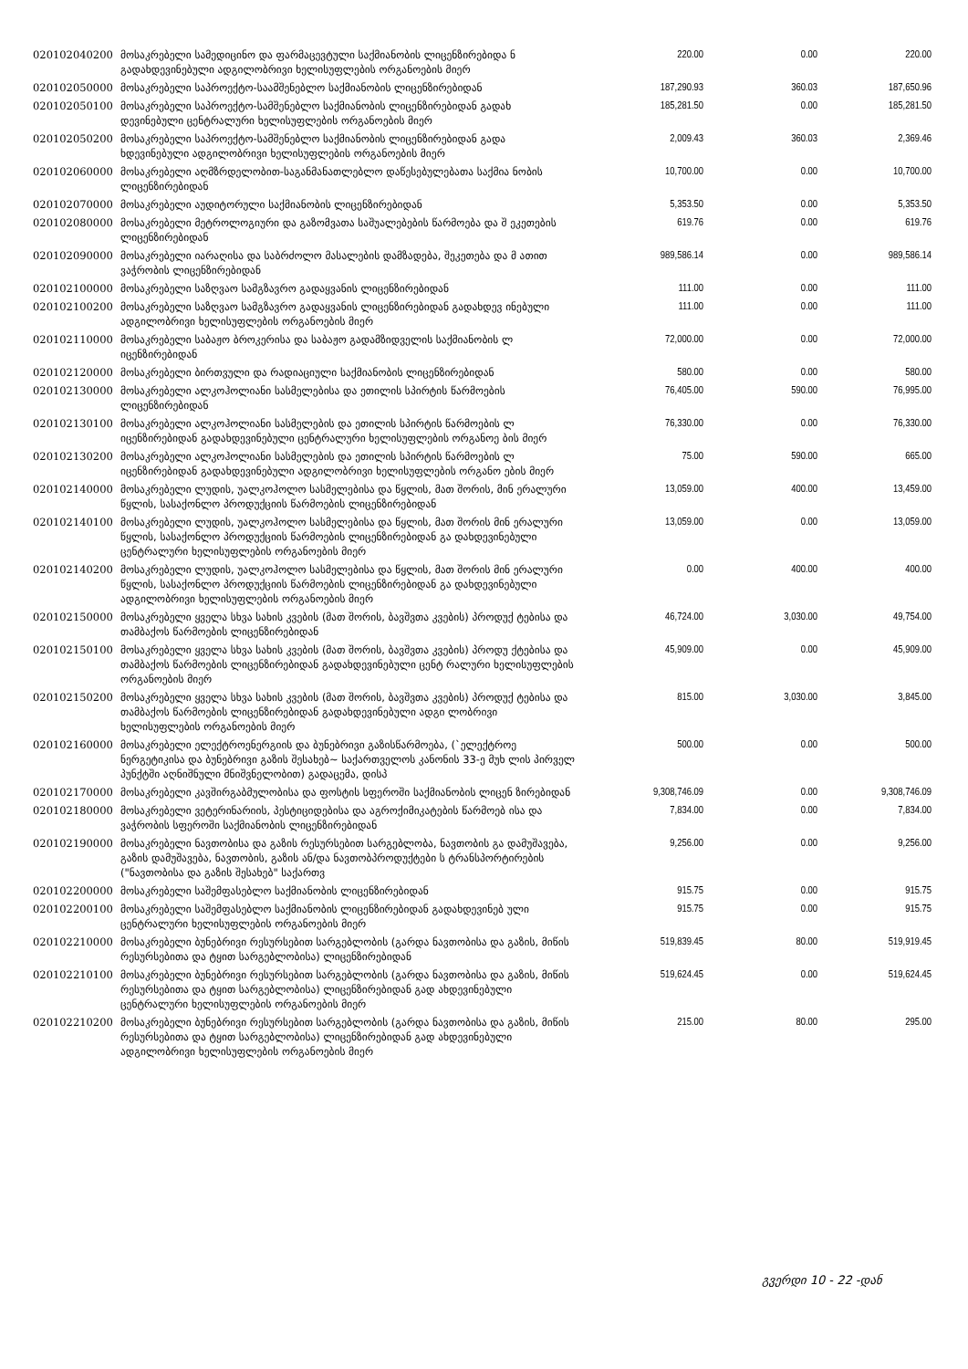| 020102040200 | მოსაკრებელი სამედიცინო და ფარმაცევტული საქმიანობის ლიცენზირებიდა ნ გადახდევინებული ადგილობრივი ხელისუფლების ორგანოების მიერ | 220.00 | 0.00 | 220.00 |
| 020102050000 | მოსაკრებელი საპროექტო-საამშენებლო საქმიანობის ლიცენზირებიდან | 187,290.93 | 360.03 | 187,650.96 |
| 020102050100 | მოსაკრებელი საპროექტო-სამშენებლო საქმიანობის ლიცენზირებიდან გადახ დევინებული ცენტრალური ხელისუფლების ორგანოების მიერ | 185,281.50 | 0.00 | 185,281.50 |
| 020102050200 | მოსაკრებელი საპროექტო-სამშენებლო საქმიანობის ლიცენზირებიდან გადა ხდევინებული ადგილობრივი ხელისუფლების ორგანოების მიერ | 2,009.43 | 360.03 | 2,369.46 |
| 020102060000 | მოსაკრებელი აღმზრდელობით-საგანმანათლებლო დაწესებულებათა საქმია ნობის ლიცენზირებიდან | 10,700.00 | 0.00 | 10,700.00 |
| 020102070000 | მოსაკრებელი აუდიტორული საქმიანობის ლიცენზირებიდან | 5,353.50 | 0.00 | 5,353.50 |
| 020102080000 | მოსაკრებელი მეტროლოგიური და გაზომვათა საშუალებების წარმოება და შ ეკეთების ლიცენზირებიდან | 619.76 | 0.00 | 619.76 |
| 020102090000 | მოსაკრებელი იარაღისა და საბრძოლო მასალების დამზადება, შეკეთება და მ ათით ვაჭრობის ლიცენზირებიდან | 989,586.14 | 0.00 | 989,586.14 |
| 020102100000 | მოსაკრებელი საზღვაო სამგზავრო გადაყვანის ლიცენზირებიდან | 111.00 | 0.00 | 111.00 |
| 020102100200 | მოსაკრებელი საზღვაო სამგზავრო გადაყვანის ლიცენზირებიდან გადახდევ ინებული ადგილობრივი ხელისუფლების ორგანოების მიერ | 111.00 | 0.00 | 111.00 |
| 020102110000 | მოსაკრებელი საბაჟო ბროკერისა და საბაჟო გადამზიდველის საქმიანობის ლ იცენზირებიდან | 72,000.00 | 0.00 | 72,000.00 |
| 020102120000 | მოსაკრებელი ბირთვული და რადიაციული საქმიანობის ლიცენზირებიდან | 580.00 | 0.00 | 580.00 |
| 020102130000 | მოსაკრებელი ალკოჰოლიანი სასმელებისა და ეთილის სპირტის წარმოების ლიცენზირებიდან | 76,405.00 | 590.00 | 76,995.00 |
| 020102130100 | მოსაკრებელი ალკოჰოლიანი სასმელების და ეთილის სპირტის წარმოების ლ იცენზირებიდან გადახდევინებული ცენტრალური ხელისუფლების ორგანოე ბის მიერ | 76,330.00 | 0.00 | 76,330.00 |
| 020102130200 | მოსაკრებელი ალკოჰოლიანი სასმელების და ეთილის სპირტის წარმოების ლ იცენზირებიდან გადახდევინებული ადგილობრივი ხელისუფლების ორგანო ების მიერ | 75.00 | 590.00 | 665.00 |
| 020102140000 | მოსაკრებელი ლუდის, უალკოჰოლო სასმელებისა და წყლის, მათ შორის, მინ ერალური წყლის, სასაქონლო პროდუქციის წარმოების ლიცენზირებიდან | 13,059.00 | 400.00 | 13,459.00 |
| 020102140100 | მოსაკრებელი ლუდის, უალკოჰოლო სასმელებისა და წყლის, მათ შორის მინ ერალური წყლის, სასაქონლო პროდუქციის წარმოების ლიცენზირებიდან გა დახდევინებული ცენტრალური ხელისუფლების ორგანოების მიერ | 13,059.00 | 0.00 | 13,059.00 |
| 020102140200 | მოსაკრებელი ლუდის, უალკოჰოლო სასმელებისა და წყლის, მათ შორის მინ ერალური წყლის, სასაქონლო პროდუქციის წარმოების ლიცენზირებიდან გა დახდევინებული ადგილობრივი ხელისუფლების ორგანოების მიერ | 0.00 | 400.00 | 400.00 |
| 020102150000 | მოსაკრებელი ყველა სხვა სახის კვების (მათ შორის, ბავშვთა კვების) პროდუქ ტებისა და თამბაქოს წარმოების ლიცენზირებიდან | 46,724.00 | 3,030.00 | 49,754.00 |
| 020102150100 | მოსაკრებელი ყველა სხვა სახის კვების (მათ შორის, ბავშვთა კვების) პროდუ ქტებისა და თამბაქოს წარმოების ლიცენზირებიდან გადახდევინებული ცენტ რალური ხელისუფლების ორგანოების მიერ | 45,909.00 | 0.00 | 45,909.00 |
| 020102150200 | მოსაკრებელი ყველა სხვა სახის კვების (მათ შორის, ბავშვთა კვების) პროდუქ ტებისა და თამბაქოს წარმოების ლიცენზირებიდან გადახდევინებული ადგი ლობრივი ხელისუფლების ორგანოების მიერ | 815.00 | 3,030.00 | 3,845.00 |
| 020102160000 | მოსაკრებელი ელექტროენერგიის და ბუნებრივი გაზისწარმოება, (`ელექტროე ნერგეტიკისა და ბუნებრივი გაზის შესახებ~ საქართველოს კანონის 33-ე მუხ ლის პირველ პუნქტში აღნიშნული მნიშვნელობით) გადაცემა, დისპ | 500.00 | 0.00 | 500.00 |
| 020102170000 | მოსაკრებელი კავშირგაბმულობისა და ფოსტის სფეროში საქმიანობის ლიცენ ზირებიდან | 9,308,746.09 | 0.00 | 9,308,746.09 |
| 020102180000 | მოსაკრებელი ვეტერინარიის, პესტიციდებისა და აგროქიმიკატების წარმოებ ისა და ვაჭრობის სფეროში საქმიანობის ლიცენზირებიდან | 7,834.00 | 0.00 | 7,834.00 |
| 020102190000 | მოსაკრებელი ნავთობისა და გაზის რესურსებით სარგებლობა, ნავთობის გა დამუშავება, გაზის დამუშავება, ნავთობის, გაზის ან/და ნავთობპროდუქტები ს ტრანსპორტირების ("ნავთობისა და გაზის შესახებ" საქართვ | 9,256.00 | 0.00 | 9,256.00 |
| 020102200000 | მოსაკრებელი საშემფასებლო საქმიანობის ლიცენზირებიდან | 915.75 | 0.00 | 915.75 |
| 020102200100 | მოსაკრებელი საშემფასებლო საქმიანობის ლიცენზირებიდან გადახდევინებ ული ცენტრალური ხელისუფლების ორგანოების მიერ | 915.75 | 0.00 | 915.75 |
| 020102210000 | მოსაკრებელი ბუნებრივი რესურსებით სარგებლობის (გარდა ნავთობისა და გაზის, მიწის რესურსებითა და ტყით სარგებლობისა) ლიცენზირებიდან | 519,839.45 | 80.00 | 519,919.45 |
| 020102210100 | მოსაკრებელი ბუნებრივი რესურსებით სარგებლობის (გარდა ნავთობისა და გაზის, მიწის რესურსებითა და ტყით სარგებლობისა) ლიცენზირებიდან გად ახდევინებული ცენტრალური ხელისუფლების ორგანოების მიერ | 519,624.45 | 0.00 | 519,624.45 |
| 020102210200 | მოსაკრებელი ბუნებრივი რესურსებით სარგებლობის (გარდა ნავთობისა და გაზის, მიწის რესურსებითა და ტყით სარგებლობისა) ლიცენზირებიდან გად ახდევინებული ადგილობრივი ხელისუფლების ორგანოების მიერ | 215.00 | 80.00 | 295.00 |
გვერდი 10 - 22 -დან